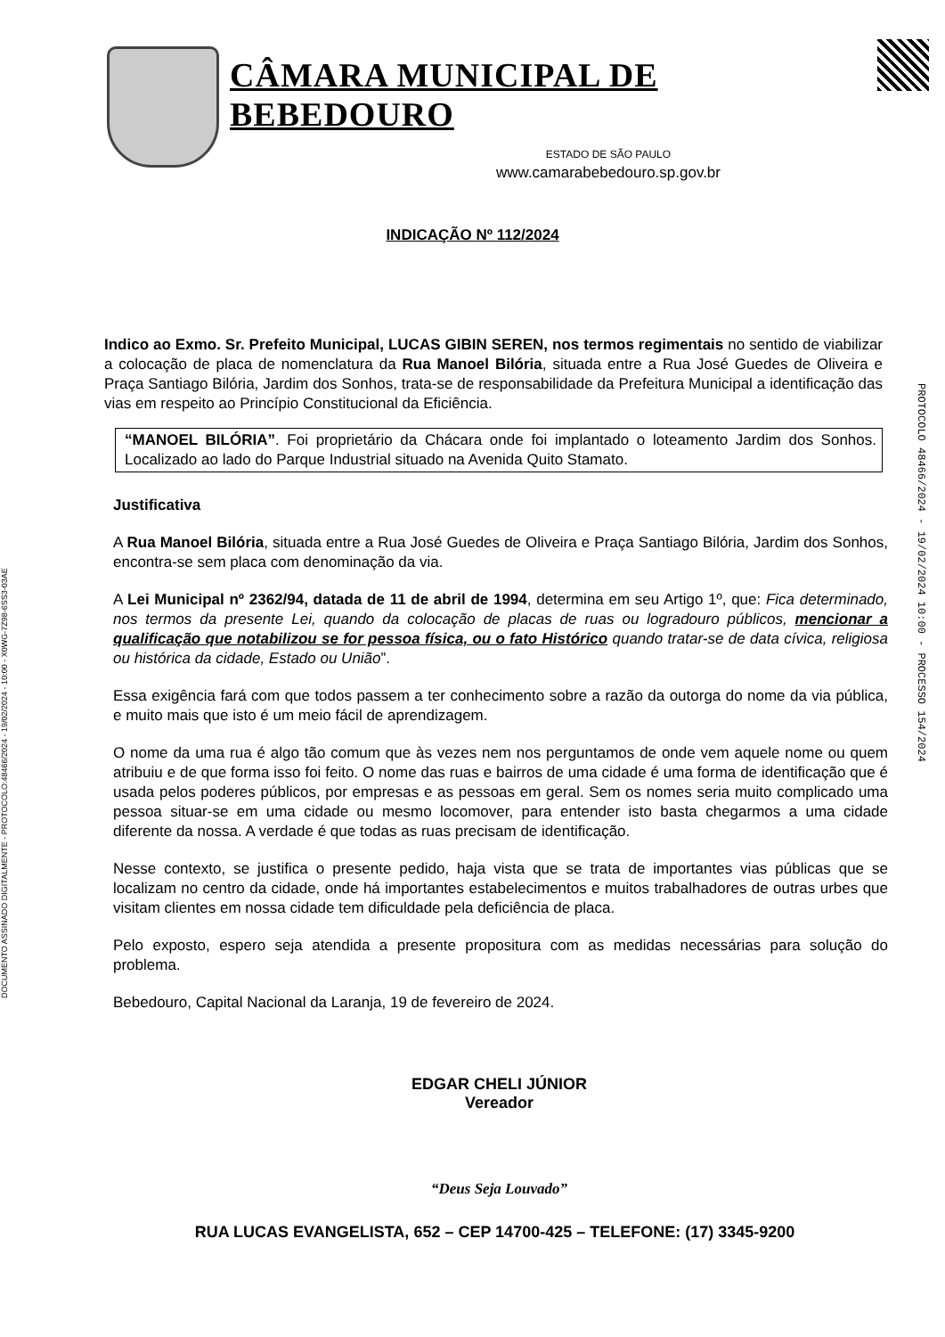DOCUMENTO ASSINADO DIGITALMENTE - PROTOCOLO:48466/2024 - 19/02/2024 - 10:00 - X0WG-7Z98-6SS3-03AE
PROTOCOLO 48466/2024 - 19/02/2024 10:00 - PROCESSO 154/2024
CÂMARA MUNICIPAL DE BEBEDOURO
ESTADO DE SÃO PAULO
www.camarabebedouro.sp.gov.br
INDICAÇÃO Nº 112/2024
Indico ao Exmo. Sr. Prefeito Municipal, LUCAS GIBIN SEREN, nos termos regimentais no sentido de viabilizar a colocação de placa de nomenclatura da Rua Manoel Bilória, situada entre a Rua José Guedes de Oliveira e Praça Santiago Bilória, Jardim dos Sonhos, trata-se de responsabilidade da Prefeitura Municipal a identificação das vias em respeito ao Princípio Constitucional da Eficiência.
“MANOEL BILÓRIA”. Foi proprietário da Chácara onde foi implantado o loteamento Jardim dos Sonhos. Localizado ao lado do Parque Industrial situado na Avenida Quito Stamato.
Justificativa
A Rua Manoel Bilória, situada entre a Rua José Guedes de Oliveira e Praça Santiago Bilória, Jardim dos Sonhos, encontra-se sem placa com denominação da via.
A Lei Municipal nº 2362/94, datada de 11 de abril de 1994, determina em seu Artigo 1º, que: Fica determinado, nos termos da presente Lei, quando da colocação de placas de ruas ou logradouro públicos, mencionar a qualificação que notabilizou se for pessoa física, ou o fato Histórico quando tratar-se de data cívica, religiosa ou histórica da cidade, Estado ou União”.
Essa exigência fará com que todos passem a ter conhecimento sobre a razão da outorga do nome da via pública, e muito mais que isto é um meio fácil de aprendizagem.
O nome da uma rua é algo tão comum que às vezes nem nos perguntamos de onde vem aquele nome ou quem atribuiu e de que forma isso foi feito. O nome das ruas e bairros de uma cidade é uma forma de identificação que é usada pelos poderes públicos, por empresas e as pessoas em geral. Sem os nomes seria muito complicado uma pessoa situar-se em uma cidade ou mesmo locomover, para entender isto basta chegarmos a uma cidade diferente da nossa. A verdade é que todas as ruas precisam de identificação.
Nesse contexto, se justifica o presente pedido, haja vista que se trata de importantes vias públicas que se localizam no centro da cidade, onde há importantes estabelecimentos e muitos trabalhadores de outras urbes que visitam clientes em nossa cidade tem dificuldade pela deficiência de placa.
Pelo exposto, espero seja atendida a presente propositura com as medidas necessárias para solução do problema.
Bebedouro, Capital Nacional da Laranja, 19 de fevereiro de 2024.
EDGAR CHELI JÚNIOR
Vereador
“Deus Seja Louvado”
RUA LUCAS EVANGELISTA, 652 – CEP 14700-425 – TELEFONE: (17) 3345-9200